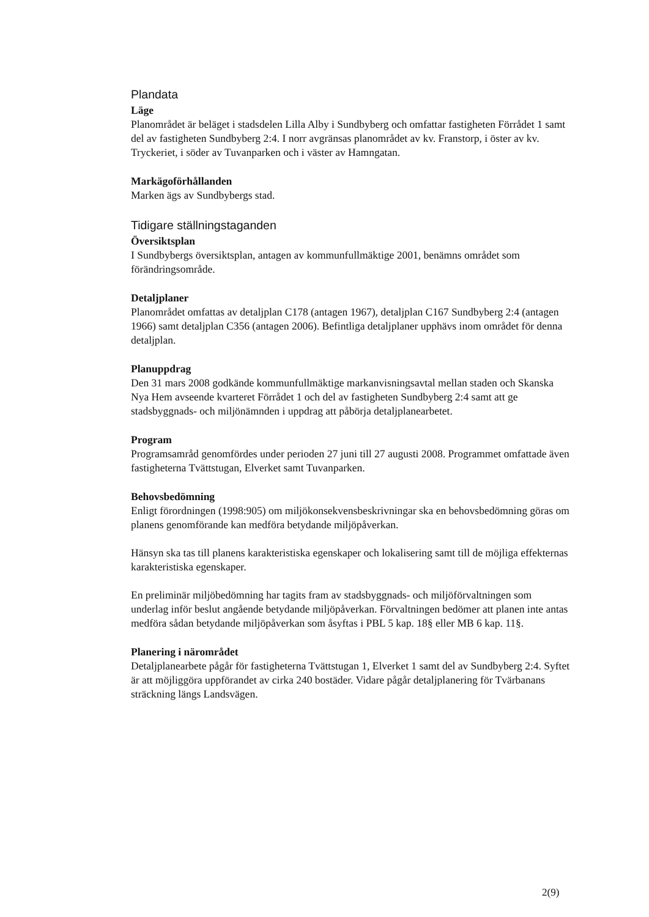Plandata
Läge
Planområdet är beläget i stadsdelen Lilla Alby i Sundbyberg och omfattar fastigheten Förrådet 1 samt del av fastigheten Sundbyberg 2:4. I norr avgränsas planområdet av kv. Franstorp, i öster av kv. Tryckeriet, i söder av Tuvanparken och i väster av Hamngatan.
Markägoförhållanden
Marken ägs av Sundbybergs stad.
Tidigare ställningstaganden
Översiktsplan
I Sundbybergs översiktsplan, antagen av kommunfullmäktige 2001, benämns området som förändringsområde.
Detaljplaner
Planområdet omfattas av detaljplan C178 (antagen 1967), detaljplan C167 Sundbyberg 2:4 (antagen 1966) samt detaljplan C356 (antagen 2006). Befintliga detaljplaner upphävs inom området för denna detaljplan.
Planuppdrag
Den 31 mars 2008 godkände kommunfullmäktige markanvisningsavtal mellan staden och Skanska Nya Hem avseende kvarteret Förrådet 1 och del av fastigheten Sundbyberg 2:4 samt att ge stadsbyggnads- och miljönämnden i uppdrag att påbörja detaljplanearbetet.
Program
Programsamråd genomfördes under perioden 27 juni till 27 augusti 2008. Programmet omfattade även fastigheterna Tvättstugan, Elverket samt Tuvanparken.
Behovsbedömning
Enligt förordningen (1998:905) om miljökonsekvensbeskrivningar ska en behovsbedömning göras om planens genomförande kan medföra betydande miljöpåverkan.
Hänsyn ska tas till planens karakteristiska egenskaper och lokalisering samt till de möjliga effekternas karakteristiska egenskaper.
En preliminär miljöbedömning har tagits fram av stadsbyggnads- och miljöförvaltningen som underlag inför beslut angående betydande miljöpåverkan. Förvaltningen bedömer att planen inte antas medföra sådan betydande miljöpåverkan som åsyftas i PBL 5 kap. 18§ eller MB 6 kap. 11§.
Planering i närområdet
Detaljplanearbete pågår för fastigheterna Tvättstugan 1, Elverket 1 samt del av Sundbyberg 2:4. Syftet är att möjliggöra uppförandet av cirka 240 bostäder. Vidare pågår detaljplanering för Tvärbanans sträckning längs Landsvägen.
2(9)